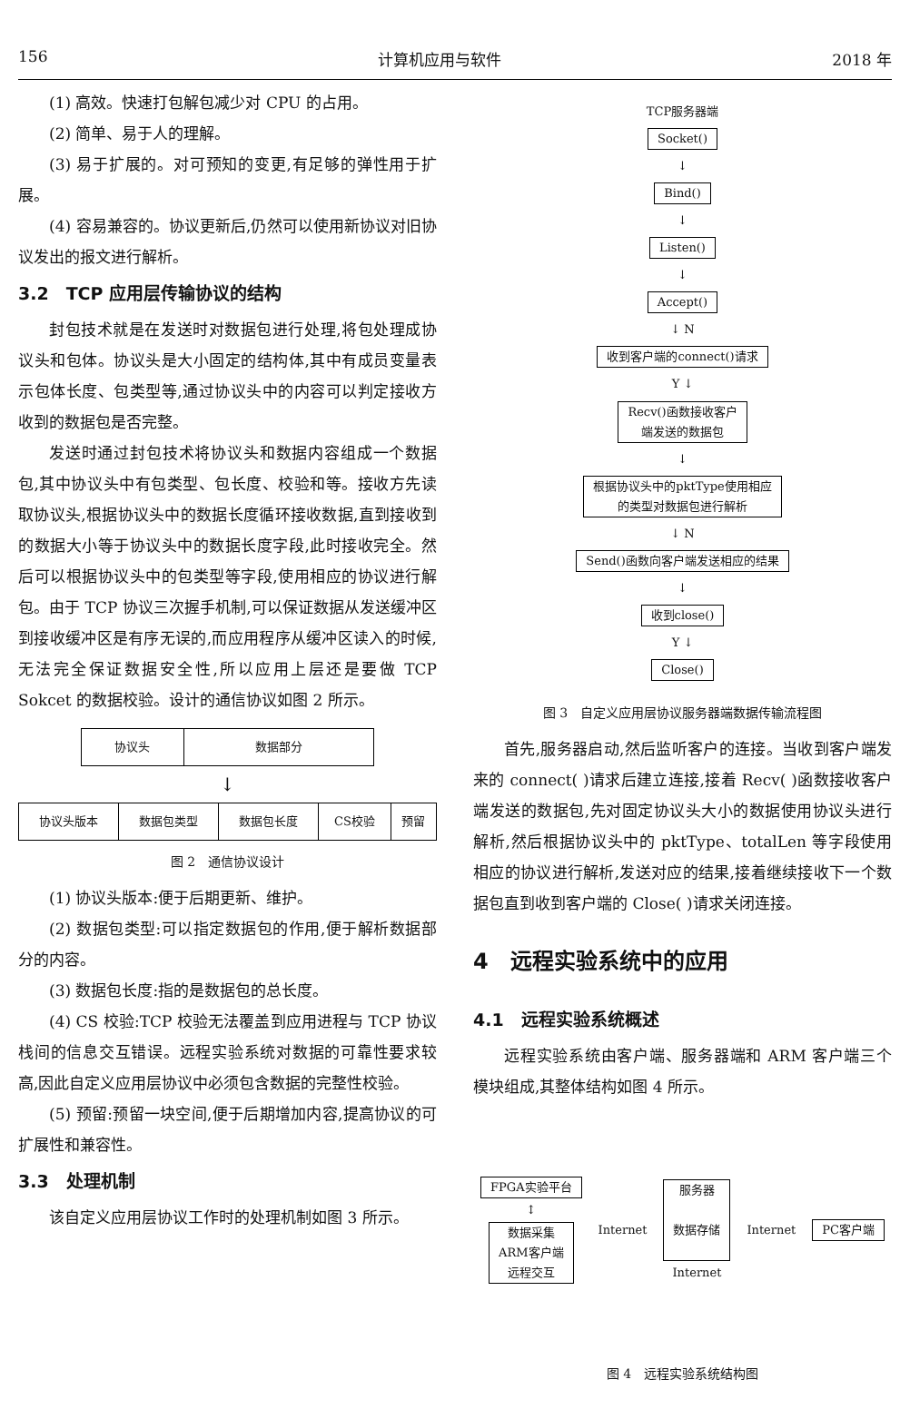156 计算机应用与软件 2018 年
(1) 高效。快速打包解包减少对 CPU 的占用。
(2) 简单、易于人的理解。
(3) 易于扩展的。对可预知的变更,有足够的弹性用于扩展。
(4) 容易兼容的。协议更新后,仍然可以使用新协议对旧协议发出的报文进行解析。
3.2　TCP 应用层传输协议的结构
封包技术就是在发送时对数据包进行处理,将包处理成协议头和包体。协议头是大小固定的结构体,其中有成员变量表示包体长度、包类型等,通过协议头中的内容可以判定接收方收到的数据包是否完整。
发送时通过封包技术将协议头和数据内容组成一个数据包,其中协议头中有包类型、包长度、校验和等。接收方先读取协议头,根据协议头中的数据长度循环接收数据,直到接收到的数据大小等于协议头中的数据长度字段,此时接收完全。然后可以根据协议头中的包类型等字段,使用相应的协议进行解包。由于 TCP 协议三次握手机制,可以保证数据从发送缓冲区到接收缓冲区是有序无误的,而应用程序从缓冲区读入的时候,无法完全保证数据安全性,所以应用上层还是要做 TCP Sokcet 的数据校验。设计的通信协议如图 2 所示。
| 协议头 | 数据部分 |
↓
| 协议头版本 | 数据包类型 | 数据包长度 | CS校验 | 预留 |
图 2　通信协议设计
(1) 协议头版本:便于后期更新、维护。
(2) 数据包类型:可以指定数据包的作用,便于解析数据部分的内容。
(3) 数据包长度:指的是数据包的总长度。
(4) CS 校验:TCP 校验无法覆盖到应用进程与 TCP 协议栈间的信息交互错误。远程实验系统对数据的可靠性要求较高,因此自定义应用层协议中必须包含数据的完整性校验。
(5) 预留:预留一块空间,便于后期增加内容,提高协议的可扩展性和兼容性。
3.3　处理机制
该自定义应用层协议工作时的处理机制如图 3 所示。
TCP服务器端
Socket()
↓
Bind()
↓
Listen()
↓
Accept()
↓ N
收到客户端的connect()请求
Y ↓
Recv()函数接收客户
端发送的数据包
↓
根据协议头中的pktType使用相应
的类型对数据包进行解析
↓ N
Send()函数向客户端发送相应的结果
↓
收到close()
Y ↓
Close()
图 3　自定义应用层协议服务器端数据传输流程图
首先,服务器启动,然后监听客户的连接。当收到客户端发来的 connect( )请求后建立连接,接着 Recv( )函数接收客户端发送的数据包,先对固定协议头大小的数据使用协议头进行解析,然后根据协议头中的 pktType、totalLen 等字段使用相应的协议进行解析,发送对应的结果,接着继续接收下一个数据包直到收到客户端的 Close( )请求关闭连接。
4　远程实验系统中的应用
4.1　远程实验系统概述
远程实验系统由客户端、服务器端和 ARM 客户端三个模块组成,其整体结构如图 4 所示。
FPGA实验平台
↕
数据采集
ARM客户端
远程交互
Internet
服务器
数据存储
Internet
Internet PC客户端
图 4　远程实验系统结构图